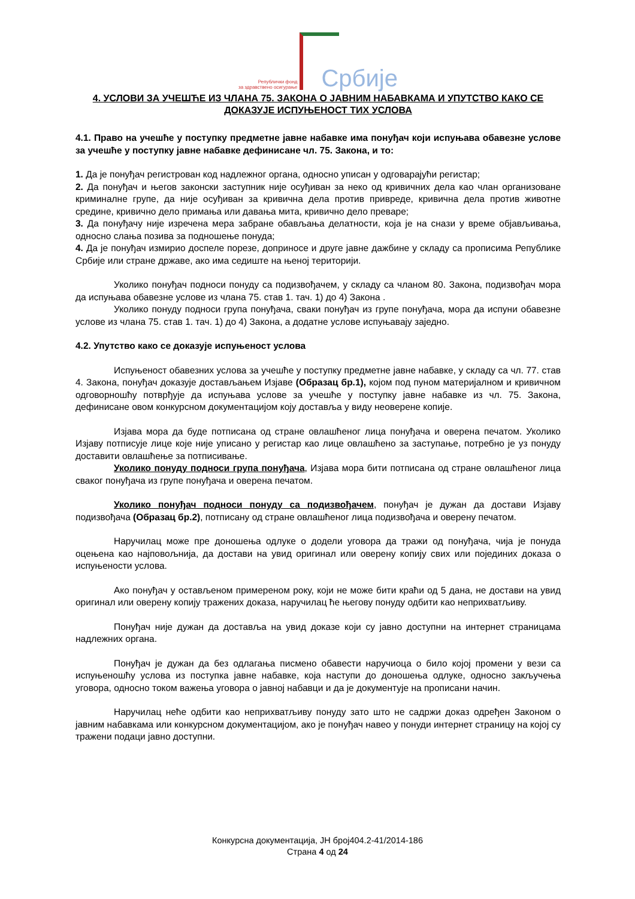Републички фонд
за здравствено осигурање
Србије
4. УСЛОВИ ЗА УЧЕШЋЕ ИЗ ЧЛАНА 75. ЗАКОНА О ЈАВНИМ НАБАВКАМА И УПУТСТВО КАКО СЕ ДОКАЗУЈЕ ИСПУЊЕНОСТ ТИХ УСЛОВА
4.1. Право на учешће у поступку предметне јавне набавке има понуђач који испуњава обавезне услове за учешће у поступку јавне набавке дефинисане чл. 75. Закона, и то:
1. Да је понуђач регистрован код надлежног органа, односно уписан у одговарајући регистар;
2. Да понуђач и његов законски заступник није осуђиван за неко од кривичних дела као члан организоване криминалне групе, да није осуђиван за кривична дела против привреде, кривична дела против животне средине, кривично дело примања или давања мита, кривично дело преваре;
3. Да понуђачу није изречена мера забране обављања делатности, која је на снази у време објављивања, односно слања позива за подношење понуда;
4. Да је понуђач измирио доспеле порезе, доприносе и друге јавне дажбине у складу са прописима Републике Србије или стране државе, ако има седиште на њеној територији.
Уколико понуђач подноси понуду са подизвођачем, у складу са чланом 80. Закона, подизвођач мора да испуњава обавезне услове из члана 75. став 1. тач. 1) до 4) Закона .
Уколико понуду подноси група понуђача, сваки понуђач из групе понуђача, мора да испуни обавезне услове из члана 75. став 1. тач. 1) до 4) Закона, а додатне услове испуњавају заједно.
4.2. Упутство како се доказује испуњеност услова
Испуњеност обавезних услова за учешће у поступку предметне јавне набавке, у складу са чл. 77. став 4. Закона, понуђач доказује достављањем Изјаве (Образац бр.1), којом под пуном материјалном и кривичном одговорношћу потврђује да испуњава услове за учешће у поступку јавне набавке из чл. 75. Закона, дефинисане овом конкурсном документацијом коју доставља у виду неоверене копије.
Изјава мора да буде потписана од стране овлашћеног лица понуђача и оверена печатом. Уколико Изјаву потписује лице које није уписано у регистар као лице овлашћено за заступање, потребно је уз понуду доставити овлашћење за потписивање.
Уколико понуду подноси група понуђача, Изјава мора бити потписана од стране овлашћеног лица сваког понуђача из групе понуђача и оверена печатом.
Уколико понуђач подноси понуду са подизвођачем, понуђач је дужан да достави Изјаву подизвођача (Образац бр.2), потписану од стране овлашћеног лица подизвођача и оверену печатом.
Наручилац може пре доношења одлуке о додели уговора да тражи од понуђача, чија је понуда оцењена као најповољнија, да достави на увид оригинал или оверену копију свих или појединих доказа о испуњености услова.
Ако понуђач у остављеном примереном року, који не може бити краћи од 5 дана, не достави на увид оригинал или оверену копију тражених доказа, наручилац ће његову понуду одбити као неприхватљиву.
Понуђач није дужан да доставља на увид доказе који су јавно доступни на интернет страницама надлежних органа.
Понуђач је дужан да без одлагања писмено обавести наручиоца о било којој промени у вези са испуњеношћу услова из поступка јавне набавке, која наступи до доношења одлуке, односно закључења уговора, односно током важења уговора о јавној набавци и да је документује на прописани начин.
Наручилац неће одбити као неприхватљиву понуду зато што не садржи доказ одређен Законом о јавним набавкама или конкурсном документацијом, ако је понуђач навео у понуди интернет страницу на којој су тражени подаци јавно доступни.
Конкурсна документација, ЈН број404.2-41/2014-186
Страна 4 од 24